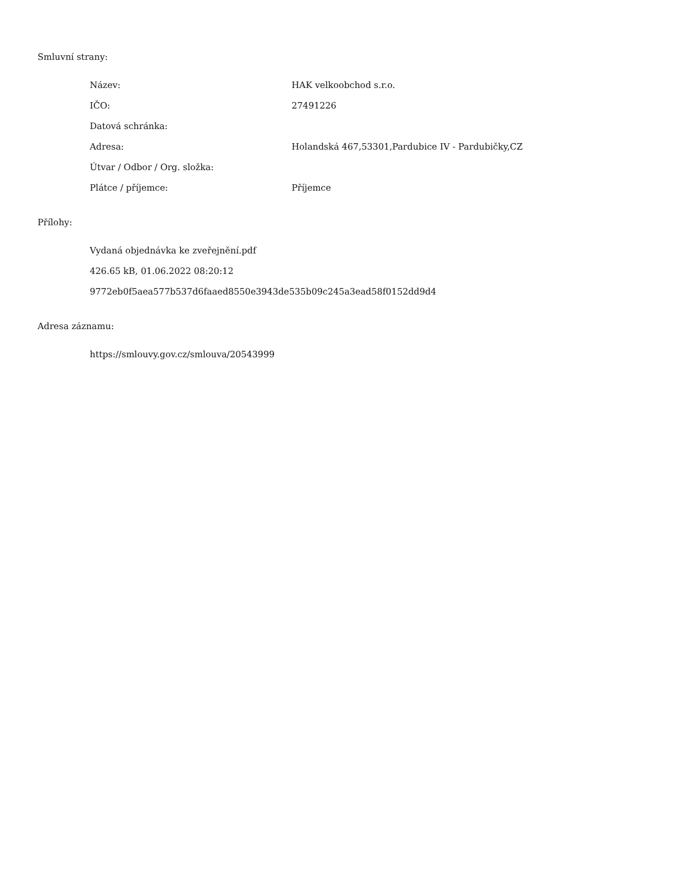Smluvní strany:
| Název: | HAK velkoobchod s.r.o. |
| IČO: | 27491226 |
| Datová schránka: | |
| Adresa: | Holandská 467,53301,Pardubice IV - Pardubičky,CZ |
| Útvar / Odbor / Org. složka: | |
| Plátce / příjemce: | Příjemce |
Přílohy:
Vydaná objednávka ke zveřejnění.pdf
426.65 kB, 01.06.2022 08:20:12
9772eb0f5aea577b537d6faaed8550e3943de535b09c245a3ead58f0152dd9d4
Adresa záznamu:
https://smlouvy.gov.cz/smlouva/20543999